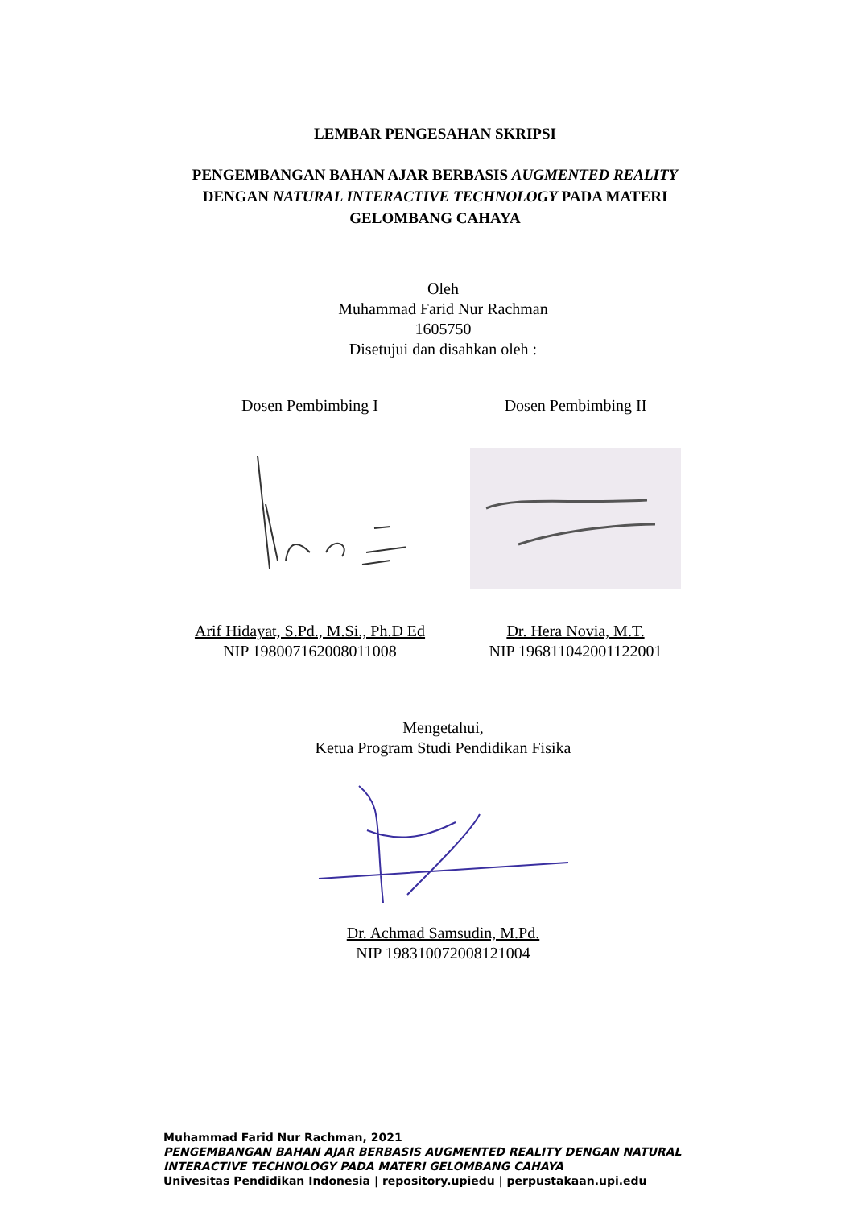LEMBAR PENGESAHAN SKRIPSI
PENGEMBANGAN BAHAN AJAR BERBASIS AUGMENTED REALITY
DENGAN NATURAL INTERACTIVE TECHNOLOGY PADA MATERI
GELOMBANG CAHAYA
Oleh
Muhammad Farid Nur Rachman
1605750
Disetujui dan disahkan oleh :
Dosen Pembimbing I
Arif Hidayat, S.Pd., M.Si., Ph.D Ed
NIP 198007162008011008
Dosen Pembimbing II
Dr. Hera Novia, M.T.
NIP 196811042001122001
Mengetahui,
Ketua Program Studi Pendidikan Fisika
Dr. Achmad Samsudin, M.Pd.
NIP 198310072008121004
Muhammad Farid Nur Rachman, 2021
PENGEMBANGAN BAHAN AJAR BERBASIS AUGMENTED REALITY DENGAN NATURAL
INTERACTIVE TECHNOLOGY PADA MATERI GELOMBANG CAHAYA
Univesitas Pendidikan Indonesia | repository.upiedu | perpustakaan.upi.edu